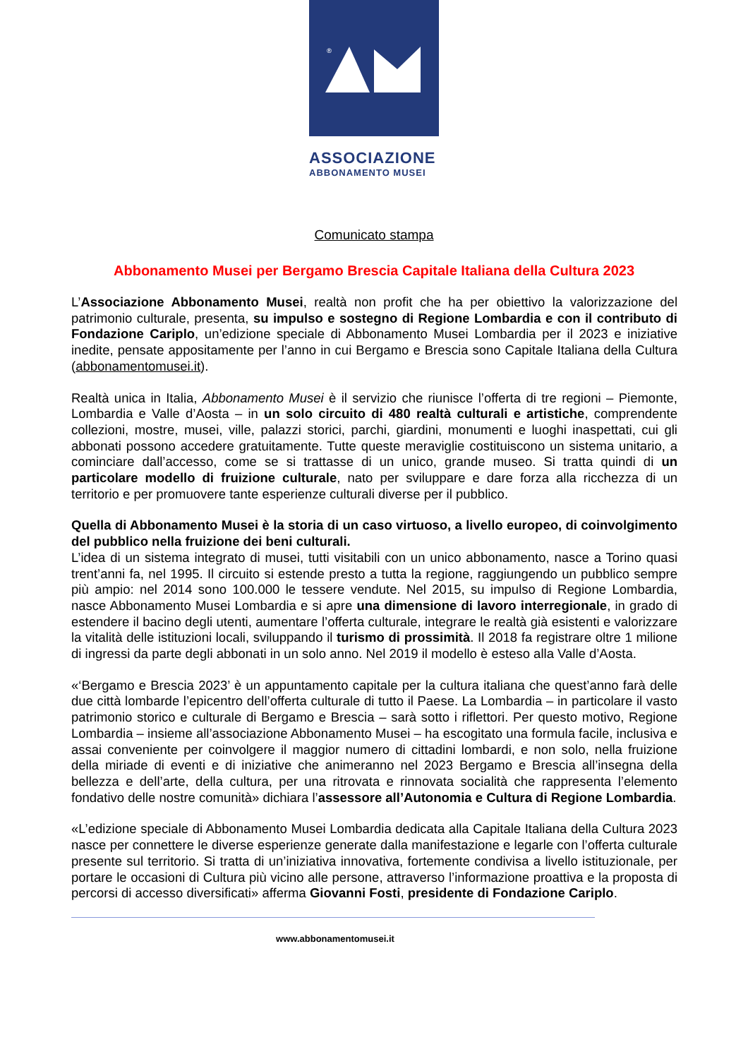®
ASSOCIAZIONE
ABBONAMENTO MUSEI
Comunicato stampa
Abbonamento Musei per Bergamo Brescia Capitale Italiana della Cultura 2023
L’Associazione Abbonamento Musei, realtà non profit che ha per obiettivo la valorizzazione del patrimonio culturale, presenta, su impulso e sostegno di Regione Lombardia e con il contributo di Fondazione Cariplo, un’edizione speciale di Abbonamento Musei Lombardia per il 2023 e iniziative inedite, pensate appositamente per l’anno in cui Bergamo e Brescia sono Capitale Italiana della Cultura (abbonamentomusei.it).
Realtà unica in Italia, Abbonamento Musei è il servizio che riunisce l’offerta di tre regioni – Piemonte, Lombardia e Valle d’Aosta – in un solo circuito di 480 realtà culturali e artistiche, comprendente collezioni, mostre, musei, ville, palazzi storici, parchi, giardini, monumenti e luoghi inaspettati, cui gli abbonati possono accedere gratuitamente. Tutte queste meraviglie costituiscono un sistema unitario, a cominciare dall’accesso, come se si trattasse di un unico, grande museo. Si tratta quindi di un particolare modello di fruizione culturale, nato per sviluppare e dare forza alla ricchezza di un territorio e per promuovere tante esperienze culturali diverse per il pubblico.
Quella di Abbonamento Musei è la storia di un caso virtuoso, a livello europeo, di coinvolgimento del pubblico nella fruizione dei beni culturali.
L’idea di un sistema integrato di musei, tutti visitabili con un unico abbonamento, nasce a Torino quasi trent’anni fa, nel 1995. Il circuito si estende presto a tutta la regione, raggiungendo un pubblico sempre più ampio: nel 2014 sono 100.000 le tessere vendute. Nel 2015, su impulso di Regione Lombardia, nasce Abbonamento Musei Lombardia e si apre una dimensione di lavoro interregionale, in grado di estendere il bacino degli utenti, aumentare l’offerta culturale, integrare le realtà già esistenti e valorizzare la vitalità delle istituzioni locali, sviluppando il turismo di prossimità. Il 2018 fa registrare oltre 1 milione di ingressi da parte degli abbonati in un solo anno. Nel 2019 il modello è esteso alla Valle d’Aosta.
«‘Bergamo e Brescia 2023’ è un appuntamento capitale per la cultura italiana che quest’anno farà delle due città lombarde l’epicentro dell’offerta culturale di tutto il Paese. La Lombardia – in particolare il vasto patrimonio storico e culturale di Bergamo e Brescia – sarà sotto i riflettori. Per questo motivo, Regione Lombardia – insieme all’associazione Abbonamento Musei – ha escogitato una formula facile, inclusiva e assai conveniente per coinvolgere il maggior numero di cittadini lombardi, e non solo, nella fruizione della miriade di eventi e di iniziative che animeranno nel 2023 Bergamo e Brescia all’insegna della bellezza e dell’arte, della cultura, per una ritrovata e rinnovata socialità che rappresenta l’elemento fondativo delle nostre comunità» dichiara l’assessore all’Autonomia e Cultura di Regione Lombardia.
«L’edizione speciale di Abbonamento Musei Lombardia dedicata alla Capitale Italiana della Cultura 2023 nasce per connettere le diverse esperienze generate dalla manifestazione e legarle con l’offerta culturale presente sul territorio. Si tratta di un’iniziativa innovativa, fortemente condivisa a livello istituzionale, per portare le occasioni di Cultura più vicino alle persone, attraverso l’informazione proattiva e la proposta di percorsi di accesso diversificati» afferma Giovanni Fosti, presidente di Fondazione Cariplo.
www.abbonamentomusei.it